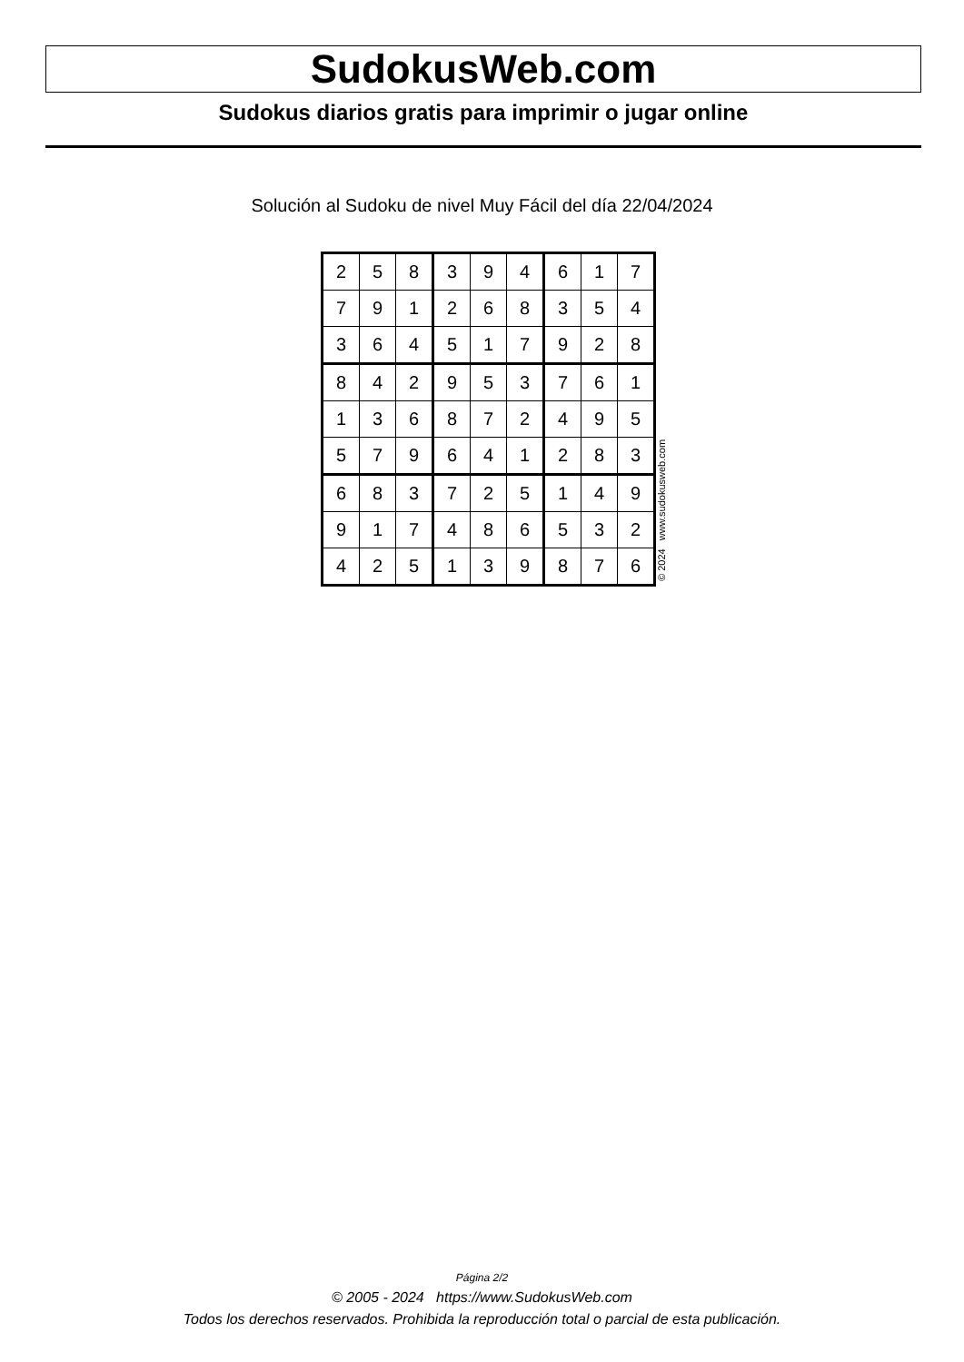SudokusWeb.com
Sudokus diarios gratis para imprimir o jugar online
Solución al Sudoku de nivel Muy Fácil del día 22/04/2024
| 2 | 5 | 8 | 3 | 9 | 4 | 6 | 1 | 7 |
| 7 | 9 | 1 | 2 | 6 | 8 | 3 | 5 | 4 |
| 3 | 6 | 4 | 5 | 1 | 7 | 9 | 2 | 8 |
| 8 | 4 | 2 | 9 | 5 | 3 | 7 | 6 | 1 |
| 1 | 3 | 6 | 8 | 7 | 2 | 4 | 9 | 5 |
| 5 | 7 | 9 | 6 | 4 | 1 | 2 | 8 | 3 |
| 6 | 8 | 3 | 7 | 2 | 5 | 1 | 4 | 9 |
| 9 | 1 | 7 | 4 | 8 | 6 | 5 | 3 | 2 |
| 4 | 2 | 5 | 1 | 3 | 9 | 8 | 7 | 6 |
© 2024 www.sudokusweb.com
Página 2/2
© 2005 - 2024 https://www.SudokusWeb.com
Todos los derechos reservados. Prohibida la reproducción total o parcial de esta publicación.